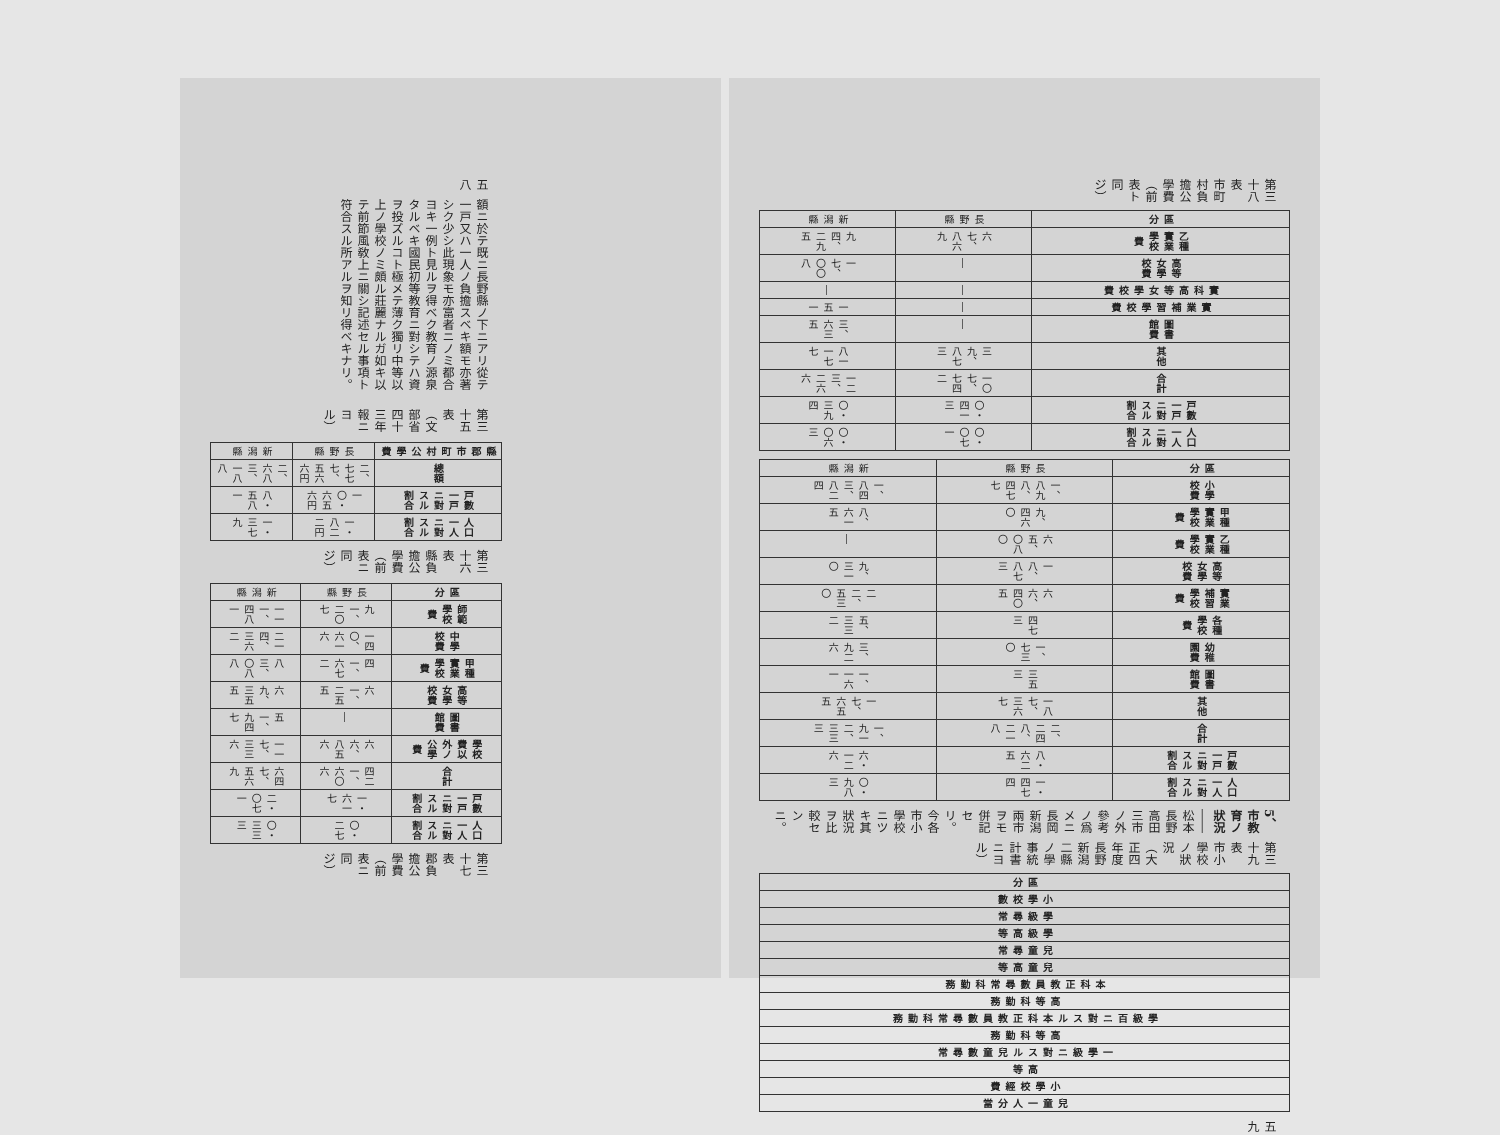五八
額ニ於テ既ニ長野縣ノ下ニアリ從テ一戸又ハ一人ノ負擔スベキ額モ亦著シク少シ此現象モ亦富者ニノミ都合ヨキ一例ト見ルヲ得ベク教育ノ源泉タルベキ國民初等教育ニ對シテハ資ヲ投ズルコト極メテ薄ク獨リ中等以上ノ學校ノミ頗ル莊麗ナルガ如キ以テ前節風敎上ニ關シ記述セル事項ト符合スル所アルヲ知リ得ベキナリ。
第三十五表 （文部省四十三年報ニヨル）
| 縣郡市町村公學費 | 總額 | 戸數一戸ニ對スル割合 | 人口一人ニ對スル割合 |
| --- | --- | --- | --- |
| 長野縣 | 二、七七七、五六六円 | 一〇・六五六円 | 一・八二二円 |
| 新潟縣 | 二、六八三、一八八 | 八・五八一 | 一・三七九 |
第三十六表 縣負擔公學費 （前表ニ同ジ）
| 區分 | 師範學校費 | 中學校費 | 甲種實業學校費 | 高等女學校費 | 圖書館費 | 學校費以外ノ公學費 | 合計 | 戸數一戸ニ對スル割合 | 人口一人ニ對スル割合 |
| --- | --- | --- | --- | --- | --- | --- | --- | --- | --- |
| 長野縣 | 九一、二〇七 | 一四〇、六一六 | 四一、六七二 | 六一、二五五 | ― | 六六、八五六 | 四二一、六〇六 | 一・六一七 | 〇・二七 |
| 新潟縣 | 一一一、四八一 | 二一四、三六二 | 八三、〇八八 | 六九、三五五 | 五一、九四七 | 一一七、三三六 | 六四七、五六九 | 二・〇七一 | 〇・三三三 |
第三十七表 郡負擔公學費 （前表ニ同ジ）
第三十八表 市町村負擔公學費 （前表ト同ジ）
| 區分 | 乙種實業學校費 | 高等女學校費 | 實科高等女學校費 | 實業補習學校費 | 圖書館費 | 其他 | 合計 | 戸數一戸ニ對スル割合 | 人口一人ニ對スル割合 |
| --- | --- | --- | --- | --- | --- | --- | --- | --- | --- |
| 長野縣 | 六七、八六九 | ― | ― | ― | ― | 三九、八七三 | 一〇七、七四二 | 〇・四一三 | 〇・〇七一 |
| 新潟縣 | 九四、二九五 | 一七、〇〇八 | ― | 一五一 | 三、六三五 | 八一一七七 | 一二三、二六六 | 〇・三九四 | 〇・〇六三 |
| 區分 | 小學校費 | 甲種實業學校費 | 乙種實業學校費 | 高等女學校費 | 實業補習學校費 | 各種學校費 | 幼稚園費 | 圖書館費 | 其他 | 合計 | 戸數一戸ニ對スル割合 | 人口一人ニ對スル割合 |
| --- | --- | --- | --- | --- | --- | --- | --- | --- | --- | --- | --- | --- |
| 長野縣 | 一、八九八、四七七 | 九、四六〇 | 六五、〇八〇 | 一八、八七三 | 六六、四〇五 | 四七三 | 一、七三〇 | 三五三 | 一八七、三六七 | 二、二四八、二一八 | 八・六二五 | 一・四七四 |
| 新潟縣 | 一、八四三、八二四 | 八、六一五 | ― | 九、三一〇 | 二二、五三〇 | 五、三三二 | 三、九二六 | 一、一六一 | 一七、六五五 | 一、九一二、三三三 | 六・一二六 | 〇・九八三 |
5、市教育ノ狀況――松本長野高田三市ノ外參考ノ爲メニ長岡新潟兩市ヲモ併記セリ。今各市小學校ニツキ其狀況ヲ比較センニ。
第三十九表 市小學校ノ狀況 （大正四年度長野新潟二縣ノ學事統計書ニヨル）
| 區分 | 小學校數 | 學級 尋常 | 學級 高等 | 兒童 尋常 | 兒童 高等 | 本科正教員數 尋常科勤務 | 高等科勤務 | 學級百ニ對スル本科正教員數 尋常科勤務 | 高等科勤務 | 一學級ニ對スル兒童數 尋常 | 高等 | 小學校經費 | 兒童一人分當 |
| --- | --- | --- | --- | --- | --- | --- | --- | --- | --- | --- | --- | --- | --- |
五九